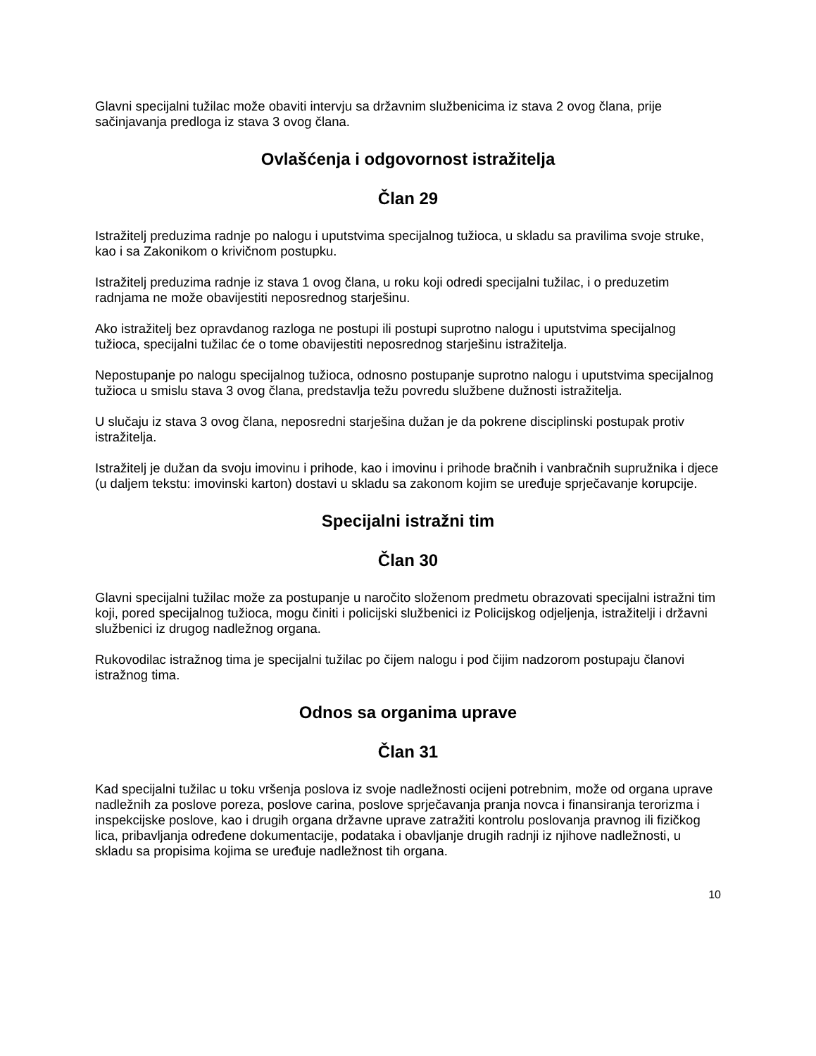Glavni specijalni tužilac može obaviti intervju sa državnim službenicima iz stava 2 ovog člana, prije sačinjavanja predloga iz stava 3 ovog člana.
Ovlašćenja i odgovornost istražitelja
Član 29
Istražitelj preduzima radnje po nalogu i uputstvima specijalnog tužioca, u skladu sa pravilima svoje struke, kao i sa Zakonikom o krivičnom postupku.
Istražitelj preduzima radnje iz stava 1 ovog člana, u roku koji odredi specijalni tužilac, i o preduzetim radnjama ne može obavijestiti neposrednog starješinu.
Ako istražitelj bez opravdanog razloga ne postupi ili postupi suprotno nalogu i uputstvima specijalnog tužioca, specijalni tužilac će o tome obavijestiti neposrednog starješinu istražitelja.
Nepostupanje po nalogu specijalnog tužioca, odnosno postupanje suprotno nalogu i uputstvima specijalnog tužioca u smislu stava 3 ovog člana, predstavlja težu povredu službene dužnosti istražitelja.
U slučaju iz stava 3 ovog člana, neposredni starješina dužan je da pokrene disciplinski postupak protiv istražitelja.
Istražitelj je dužan da svoju imovinu i prihode, kao i imovinu i prihode bračnih i vanbračnih supružnika i djece (u daljem tekstu: imovinski karton) dostavi u skladu sa zakonom kojim se uređuje sprječavanje korupcije.
Specijalni istražni tim
Član 30
Glavni specijalni tužilac može za postupanje u naročito složenom predmetu obrazovati specijalni istražni tim koji, pored specijalnog tužioca, mogu činiti i policijski službenici iz Policijskog odjeljenja, istražitelji i državni službenici iz drugog nadležnog organa.
Rukovodilac istražnog tima je specijalni tužilac po čijem nalogu i pod čijim nadzorom postupaju članovi istražnog tima.
Odnos sa organima uprave
Član 31
Kad specijalni tužilac u toku vršenja poslova iz svoje nadležnosti ocijeni potrebnim, može od organa uprave nadležnih za poslove poreza, poslove carina, poslove sprječavanja pranja novca i finansiranja terorizma i inspekcijske poslove, kao i drugih organa državne uprave zatražiti kontrolu poslovanja pravnog ili fizičkog lica, pribavljanja određene dokumentacije, podataka i obavljanje drugih radnji iz njihove nadležnosti, u skladu sa propisima kojima se uređuje nadležnost tih organa.
10